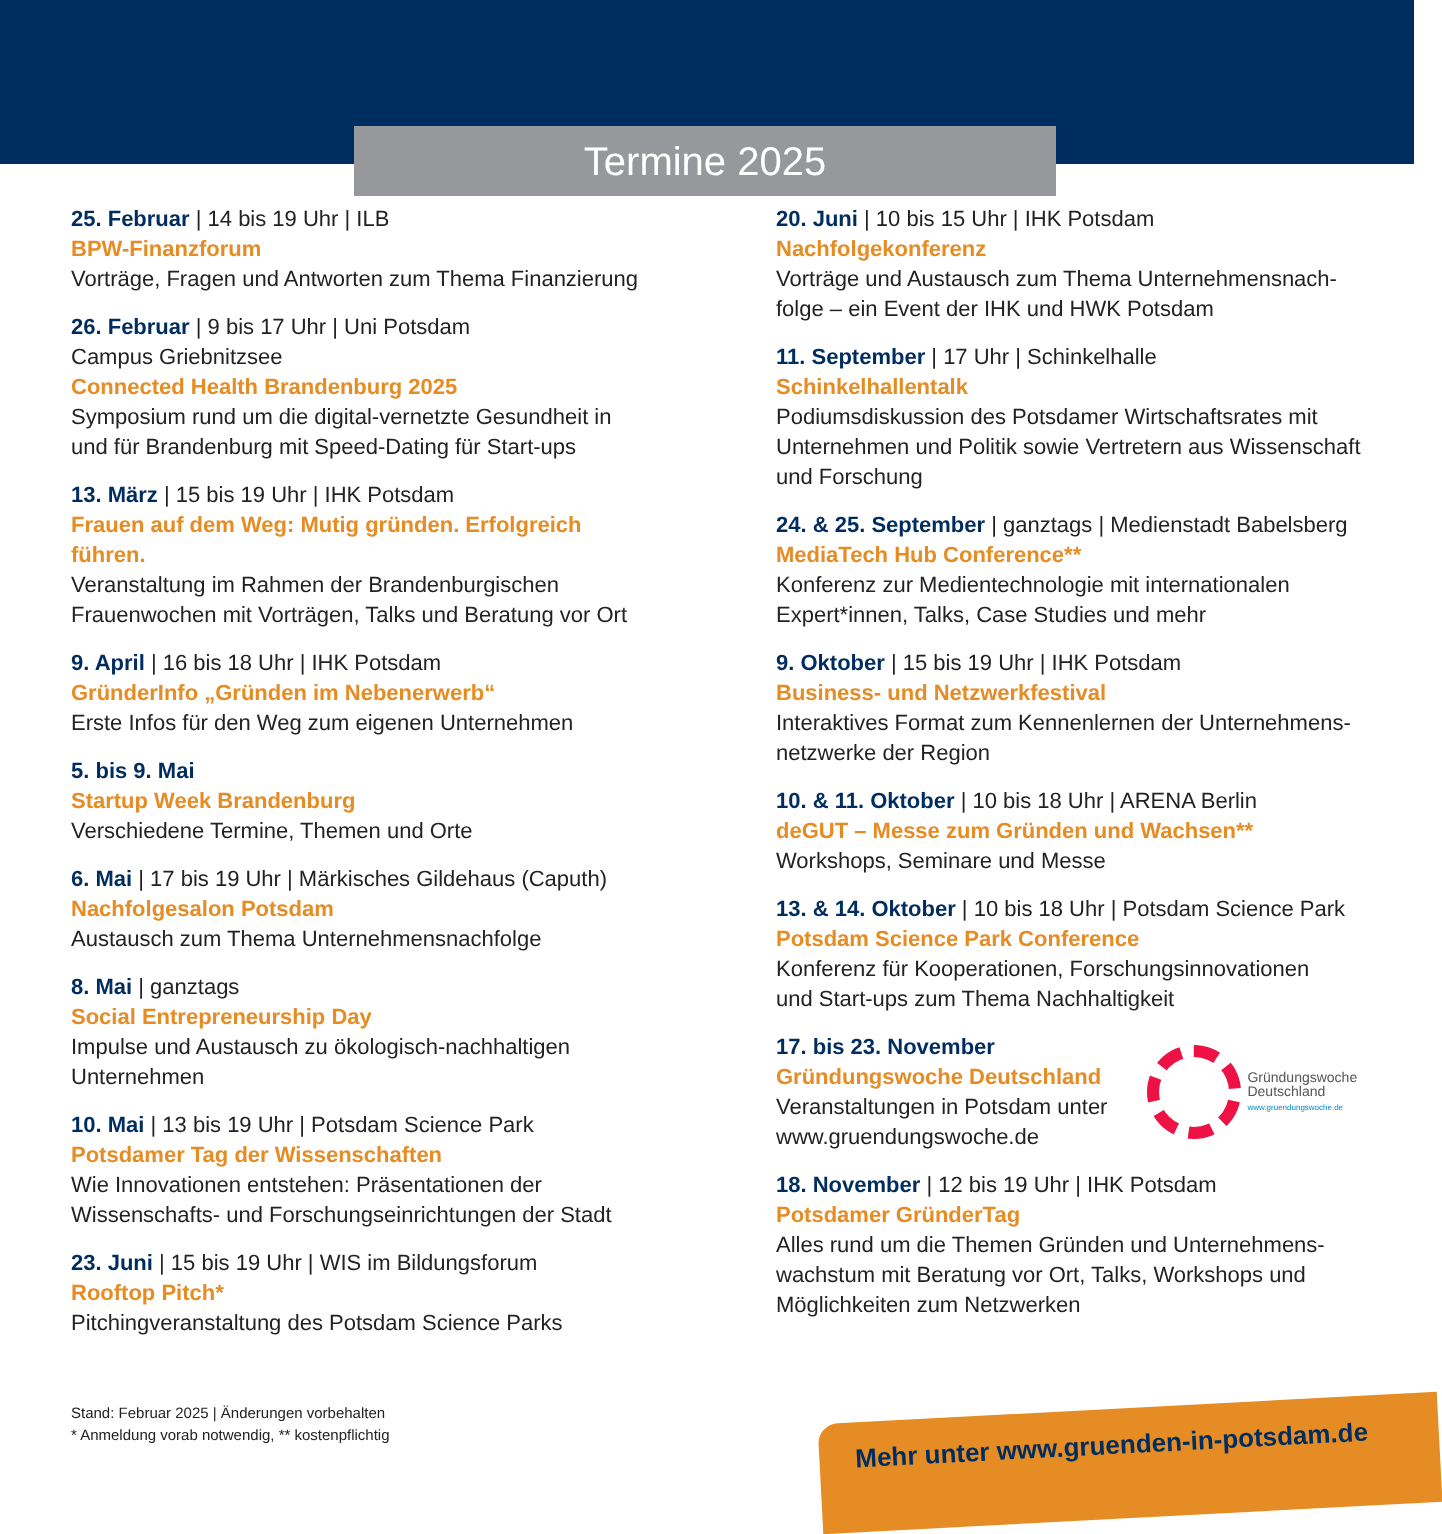Termine 2025
25. Februar | 14 bis 19 Uhr | ILB
BPW-Finanzforum
Vorträge, Fragen und Antworten zum Thema Finanzierung
26. Februar | 9 bis 17 Uhr | Uni Potsdam
Campus Griebnitzsee
Connected Health Brandenburg 2025
Symposium rund um die digital-vernetzte Gesundheit in
und für Brandenburg mit Speed-Dating für Start-ups
13. März | 15 bis 19 Uhr | IHK Potsdam
Frauen auf dem Weg: Mutig gründen. Erfolgreich
führen.
Veranstaltung im Rahmen der Brandenburgischen
Frauenwochen mit Vorträgen, Talks und Beratung vor Ort
9. April | 16 bis 18 Uhr | IHK Potsdam
GründerInfo „Gründen im Nebenerwerb“
Erste Infos für den Weg zum eigenen Unternehmen
5. bis 9. Mai
Startup Week Brandenburg
Verschiedene Termine, Themen und Orte
6. Mai | 17 bis 19 Uhr | Märkisches Gildehaus (Caputh)
Nachfolgesalon Potsdam
Austausch zum Thema Unternehmensnachfolge
8. Mai | ganztags
Social Entrepreneurship Day
Impulse und Austausch zu ökologisch-nachhaltigen
Unternehmen
10. Mai | 13 bis 19 Uhr | Potsdam Science Park
Potsdamer Tag der Wissenschaften
Wie Innovationen entstehen: Präsentationen der
Wissenschafts- und Forschungseinrichtungen der Stadt
23. Juni | 15 bis 19 Uhr | WIS im Bildungsforum
Rooftop Pitch*
Pitchingveranstaltung des Potsdam Science Parks
20. Juni | 10 bis 15 Uhr | IHK Potsdam
Nachfolgekonferenz
Vorträge und Austausch zum Thema Unternehmensnach-
folge – ein Event der IHK und HWK Potsdam
11. September | 17 Uhr | Schinkelhalle
Schinkelhallentalk
Podiumsdiskussion des Potsdamer Wirtschaftsrates mit Unternehmen und Politik sowie Vertretern aus Wissenschaft und Forschung
24. & 25. September | ganztags | Medienstadt Babelsberg
MediaTech Hub Conference**
Konferenz zur Medientechnologie mit internationalen
Expert*innen, Talks, Case Studies und mehr
9. Oktober | 15 bis 19 Uhr | IHK Potsdam
Business- und Netzwerkfestival
Interaktives Format zum Kennenlernen der Unternehmens-
netzwerke der Region
10. & 11. Oktober | 10 bis 18 Uhr | ARENA Berlin
deGUT – Messe zum Gründen und Wachsen**
Workshops, Seminare und Messe
13. & 14. Oktober | 10 bis 18 Uhr | Potsdam Science Park
Potsdam Science Park Conference
Konferenz für Kooperationen, Forschungsinnovationen
und Start-ups zum Thema Nachhaltigkeit
17. bis 23. November
Gründungswoche Deutschland
Veranstaltungen in Potsdam unter
www.gruendungswoche.de
Gründungswoche
Deutschland
www.gruendungswoche.de
18. November | 12 bis 19 Uhr | IHK Potsdam
Potsdamer GründerTag
Alles rund um die Themen Gründen und Unternehmens-
wachstum mit Beratung vor Ort, Talks, Workshops und
Möglichkeiten zum Netzwerken
Stand: Februar 2025 | Änderungen vorbehalten
* Anmeldung vorab notwendig, ** kostenpflichtig
Mehr unter www.gruenden-in-potsdam.de